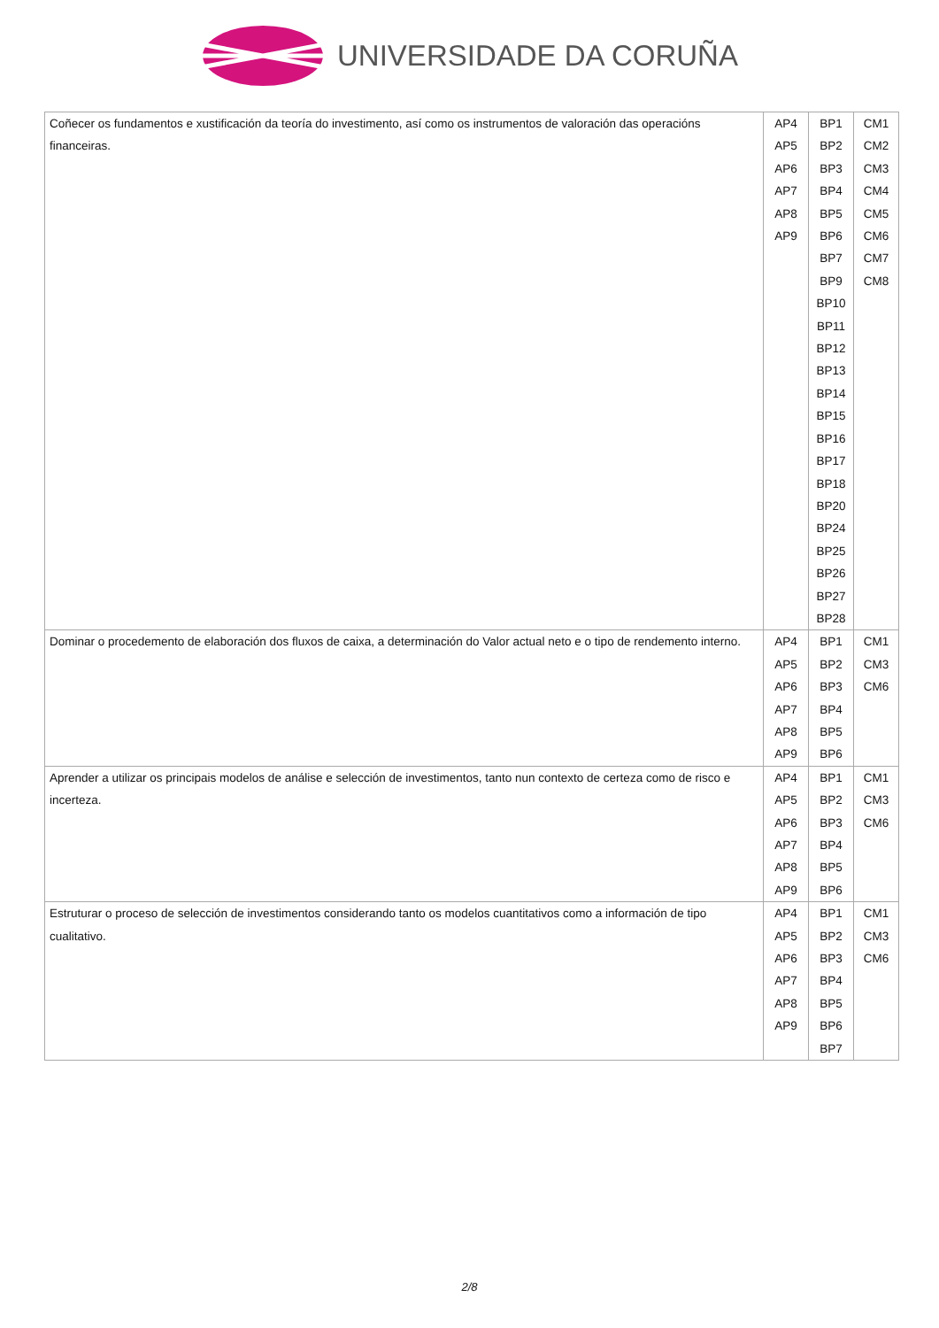UNIVERSIDADE DA CORUÑA
| Coñecer os fundamentos e xustificación da teoría do investimento, así como os instrumentos de valoración das operacións financeiras. | AP4 AP5 AP6 AP7 AP8 AP9 | BP1 BP2 BP3 BP4 BP5 BP6 BP7 BP9 BP10 BP11 BP12 BP13 BP14 BP15 BP16 BP17 BP18 BP20 BP24 BP25 BP26 BP27 BP28 | CM1 CM2 CM3 CM4 CM5 CM6 CM7 CM8 |
| Dominar o procedemento de elaboración dos fluxos de caixa, a determinación do Valor actual neto e o tipo de rendemento interno. | AP4 AP5 AP6 AP7 AP8 AP9 | BP1 BP2 BP3 BP4 BP5 BP6 | CM1 CM3 CM6 |
| Aprender a utilizar os principais modelos de análise e selección de investimentos, tanto nun contexto de certeza como de risco e incerteza. | AP4 AP5 AP6 AP7 AP8 AP9 | BP1 BP2 BP3 BP4 BP5 BP6 | CM1 CM3 CM6 |
| Estruturar o proceso de selección de investimentos considerando tanto os modelos cuantitativos como a información de tipo cualitativo. | AP4 AP5 AP6 AP7 AP8 AP9 | BP1 BP2 BP3 BP4 BP5 BP6 BP7 | CM1 CM3 CM6 |
2/8